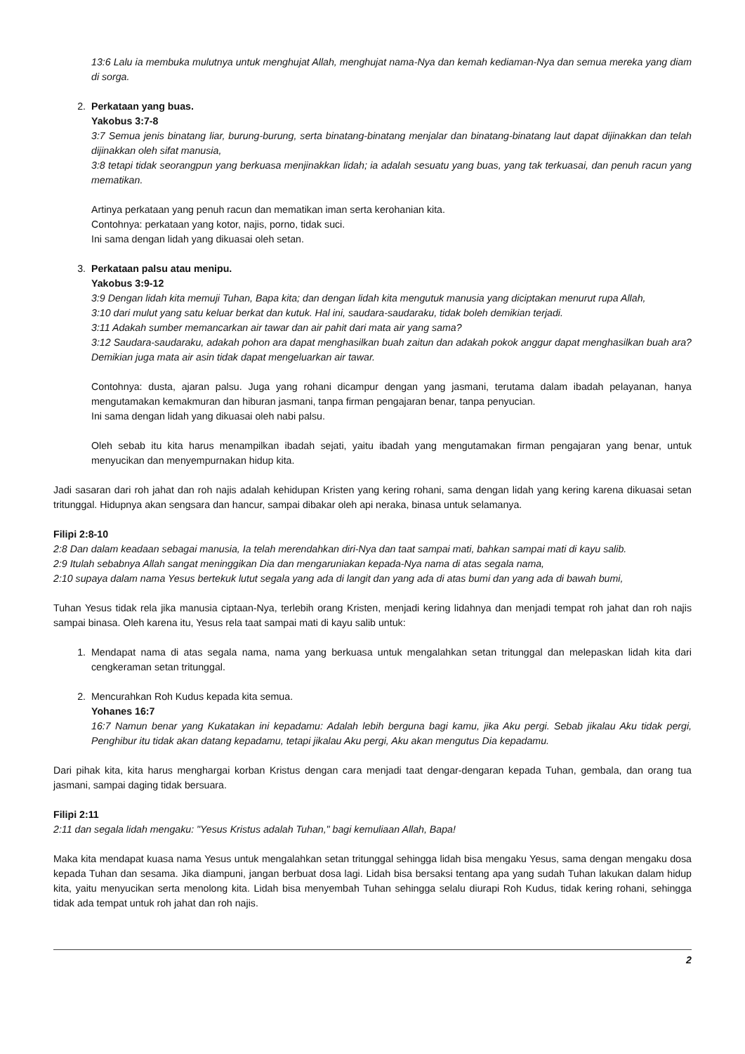13:6 Lalu ia membuka mulutnya untuk menghujat Allah, menghujat nama-Nya dan kemah kediaman-Nya dan semua mereka yang diam di sorga.
2. Perkataan yang buas.
Yakobus 3:7-8
3:7 Semua jenis binatang liar, burung-burung, serta binatang-binatang menjalar dan binatang-binatang laut dapat dijinakkan dan telah dijinakkan oleh sifat manusia,
3:8 tetapi tidak seorangpun yang berkuasa menjinakkan lidah; ia adalah sesuatu yang buas, yang tak terkuasai, dan penuh racun yang mematikan.
Artinya perkataan yang penuh racun dan mematikan iman serta kerohanian kita.
Contohnya: perkataan yang kotor, najis, porno, tidak suci.
Ini sama dengan lidah yang dikuasai oleh setan.
3. Perkataan palsu atau menipu.
Yakobus 3:9-12
3:9 Dengan lidah kita memuji Tuhan, Bapa kita; dan dengan lidah kita mengutuk manusia yang diciptakan menurut rupa Allah,
3:10 dari mulut yang satu keluar berkat dan kutuk. Hal ini, saudara-saudaraku, tidak boleh demikian terjadi.
3:11 Adakah sumber memancarkan air tawar dan air pahit dari mata air yang sama?
3:12 Saudara-saudaraku, adakah pohon ara dapat menghasilkan buah zaitun dan adakah pokok anggur dapat menghasilkan buah ara? Demikian juga mata air asin tidak dapat mengeluarkan air tawar.
Contohnya: dusta, ajaran palsu. Juga yang rohani dicampur dengan yang jasmani, terutama dalam ibadah pelayanan, hanya mengutamakan kemakmuran dan hiburan jasmani, tanpa firman pengajaran benar, tanpa penyucian.
Ini sama dengan lidah yang dikuasai oleh nabi palsu.
Oleh sebab itu kita harus menampilkan ibadah sejati, yaitu ibadah yang mengutamakan firman pengajaran yang benar, untuk menyucikan dan menyempurnakan hidup kita.
Jadi sasaran dari roh jahat dan roh najis adalah kehidupan Kristen yang kering rohani, sama dengan lidah yang kering karena dikuasai setan tritunggal. Hidupnya akan sengsara dan hancur, sampai dibakar oleh api neraka, binasa untuk selamanya.
Filipi 2:8-10
2:8 Dan dalam keadaan sebagai manusia, Ia telah merendahkan diri-Nya dan taat sampai mati, bahkan sampai mati di kayu salib.
2:9 Itulah sebabnya Allah sangat meninggikan Dia dan mengaruniakan kepada-Nya nama di atas segala nama,
2:10 supaya dalam nama Yesus bertekuk lutut segala yang ada di langit dan yang ada di atas bumi dan yang ada di bawah bumi,
Tuhan Yesus tidak rela jika manusia ciptaan-Nya, terlebih orang Kristen, menjadi kering lidahnya dan menjadi tempat roh jahat dan roh najis sampai binasa. Oleh karena itu, Yesus rela taat sampai mati di kayu salib untuk:
1. Mendapat nama di atas segala nama, nama yang berkuasa untuk mengalahkan setan tritunggal dan melepaskan lidah kita dari cengkeraman setan tritunggal.
2. Mencurahkan Roh Kudus kepada kita semua.
Yohanes 16:7
16:7 Namun benar yang Kukatakan ini kepadamu: Adalah lebih berguna bagi kamu, jika Aku pergi. Sebab jikalau Aku tidak pergi, Penghibur itu tidak akan datang kepadamu, tetapi jikalau Aku pergi, Aku akan mengutus Dia kepadamu.
Dari pihak kita, kita harus menghargai korban Kristus dengan cara menjadi taat dengar-dengaran kepada Tuhan, gembala, dan orang tua jasmani, sampai daging tidak bersuara.
Filipi 2:11
2:11 dan segala lidah mengaku: "Yesus Kristus adalah Tuhan," bagi kemuliaan Allah, Bapa!
Maka kita mendapat kuasa nama Yesus untuk mengalahkan setan tritunggal sehingga lidah bisa mengaku Yesus, sama dengan mengaku dosa kepada Tuhan dan sesama. Jika diampuni, jangan berbuat dosa lagi. Lidah bisa bersaksi tentang apa yang sudah Tuhan lakukan dalam hidup kita, yaitu menyucikan serta menolong kita. Lidah bisa menyembah Tuhan sehingga selalu diurapi Roh Kudus, tidak kering rohani, sehingga tidak ada tempat untuk roh jahat dan roh najis.
2